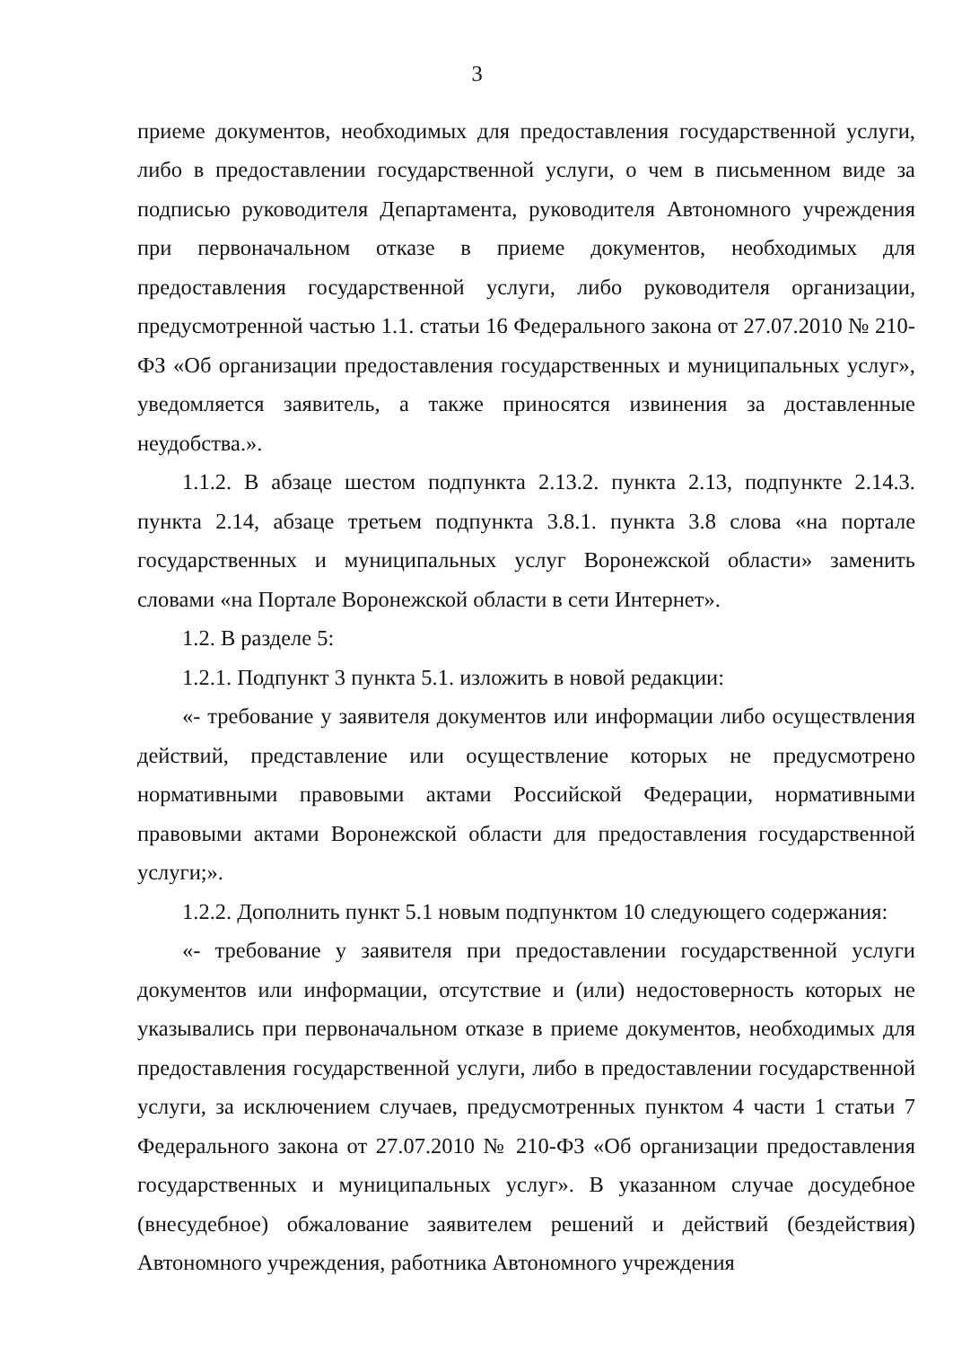3
приеме документов, необходимых для предоставления государственной услуги, либо в предоставлении государственной услуги, о чем в письменном виде за подписью руководителя Департамента, руководителя Автономного учреждения при первоначальном отказе в приеме документов, необходимых для предоставления государственной услуги, либо руководителя организации, предусмотренной частью 1.1. статьи 16 Федерального закона от 27.07.2010 № 210-ФЗ «Об организации предоставления государственных и муниципальных услуг», уведомляется заявитель, а также приносятся извинения за доставленные неудобства.».
1.1.2. В абзаце шестом подпункта 2.13.2. пункта 2.13, подпункте 2.14.3. пункта 2.14, абзаце третьем подпункта 3.8.1. пункта 3.8 слова «на портале государственных и муниципальных услуг Воронежской области» заменить словами «на Портале Воронежской области в сети Интернет».
1.2. В разделе 5:
1.2.1. Подпункт 3 пункта 5.1. изложить в новой редакции:
«- требование у заявителя документов или информации либо осуществления действий, представление или осуществление которых не предусмотрено нормативными правовыми актами Российской Федерации, нормативными правовыми актами Воронежской области для предоставления государственной услуги;».
1.2.2. Дополнить пункт 5.1 новым подпунктом 10 следующего содержания:
«- требование у заявителя при предоставлении государственной услуги документов или информации, отсутствие и (или) недостоверность которых не указывались при первоначальном отказе в приеме документов, необходимых для предоставления государственной услуги, либо в предоставлении государственной услуги, за исключением случаев, предусмотренных пунктом 4 части 1 статьи 7 Федерального закона от 27.07.2010 № 210-ФЗ «Об организации предоставления государственных и муниципальных услуг». В указанном случае досудебное (внесудебное) обжалование заявителем решений и действий (бездействия) Автономного учреждения, работника Автономного учреждения